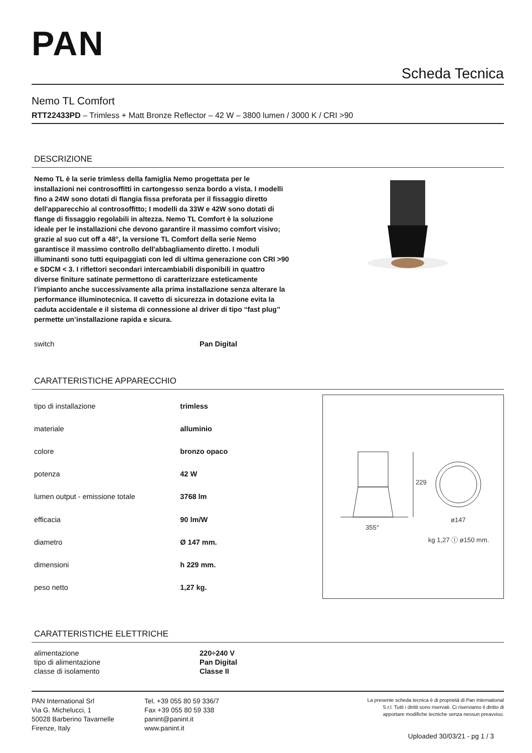PAN
Scheda Tecnica
Nemo TL Comfort
RTT22433PD – Trimless + Matt Bronze Reflector – 42 W – 3800 lumen / 3000 K / CRI >90
DESCRIZIONE
Nemo TL è la serie trimless della famiglia Nemo progettata per le installazioni nei controsoffitti in cartongesso senza bordo a vista. I modelli fino a 24W sono dotati di flangia fissa preforata per il fissaggio diretto dell'apparecchio al controsoffitto; I modelli da 33W e 42W sono dotati di flange di fissaggio regolabili in altezza. Nemo TL Comfort è la soluzione ideale per le installazioni che devono garantire il massimo comfort visivo; grazie al suo cut off a 48°, la versione TL Comfort della serie Nemo garantisce il massimo controllo dell'abbagliamento diretto. I moduli illuminanti sono tutti equipaggiati con led di ultima generazione con CRI >90 e SDCM < 3. I riflettori secondari intercambiabili disponibili in quattro diverse finiture satinate permettono di caratterizzare esteticamente l’impianto anche successivamente alla prima installazione senza alterare la performance illuminotecnica. Il cavetto di sicurezza in dotazione evita la caduta accidentale e il sistema di connessione al driver di tipo “fast plug” permette un’installazione rapida e sicura.
| switch | Pan Digital |
CARATTERISTICHE APPARECCHIO
| tipo di installazione | trimless |
| materiale | alluminio |
| colore | bronzo opaco |
| potenza | 42 W |
| lumen output - emissione totale | 3768 lm |
| efficacia | 90 lm/W |
| diametro | Ø 147 mm. |
| dimensioni | h 229 mm. |
| peso netto | 1,27 kg. |
229
ø147
355°
kg 1,27 ⓛ ø150 mm.
CARATTERISTICHE ELETTRICHE
| alimentazione | 220÷240 V |
| tipo di alimentazione | Pan Digital |
| classe di isolamento | Classe II |
PAN International Srl
Via G. Michelucci, 1
50028 Barberino Tavarnelle
Firenze, Italy
Tel. +39 055 80 59 336/7
Fax +39 055 80 59 338
panint@panint.it
www.panint.it
La presente scheda tecnica è di proprietà di Pan International
S.r.l. Tutti i diritti sono riservati. Ci riserviamo il diritto di
apportare modifiche tecniche senza nessun preavviso.
Uploaded 30/03/21 - pg 1 / 3